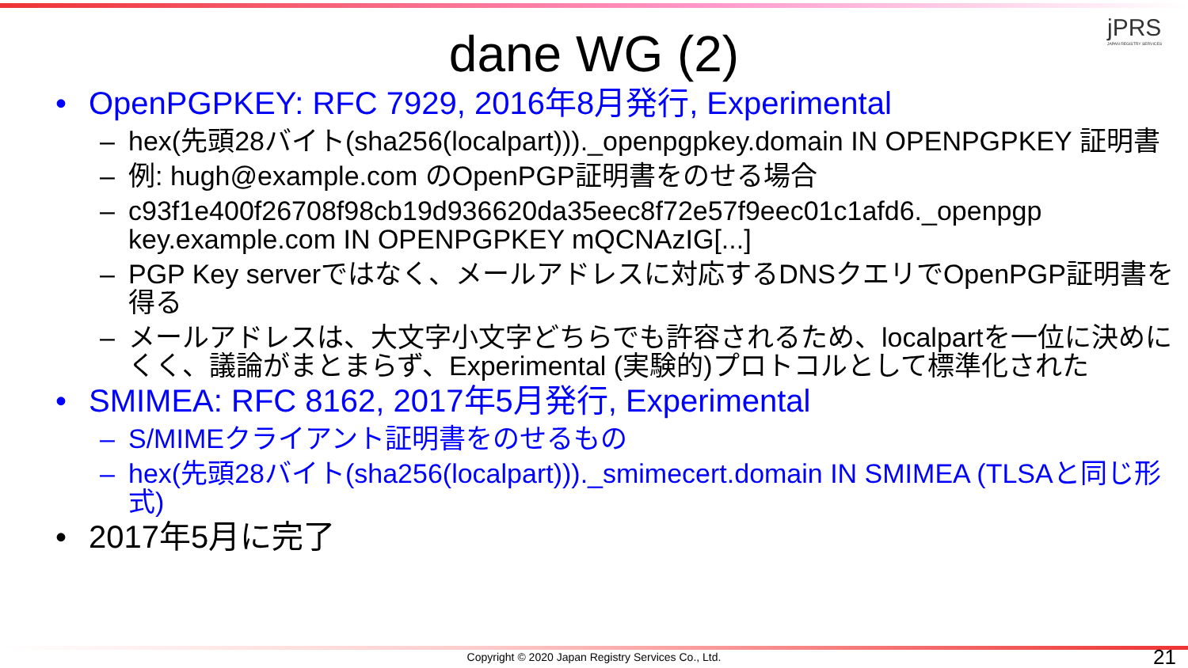jPRS
JAPAN REGISTRY SERVICES
dane WG (2)
• OpenPGPKEY: RFC 7929, 2016年8月発行, Experimental
– hex(先頭28バイト(sha256(localpart)))._openpgpkey.domain IN OPENPGPKEY 証明書
– 例: hugh@example.com のOpenPGP証明書をのせる場合
– c93f1e400f26708f98cb19d936620da35eec8f72e57f9eec01c1afd6._openpgp key.example.com IN OPENPGPKEY mQCNAzIG[...]
– PGP Key serverではなく、メールアドレスに対応するDNSクエリでOpenPGP証明書を得る
– メールアドレスは、大文字小文字どちらでも許容されるため、localpartを一位に決めにくく、議論がまとまらず、Experimental (実験的)プロトコルとして標準化された
• SMIMEA: RFC 8162, 2017年5月発行, Experimental
– S/MIMEクライアント証明書をのせるもの
– hex(先頭28バイト(sha256(localpart)))._smimecert.domain IN SMIMEA (TLSAと同じ形式)
• 2017年5月に完了
Copyright © 2020 Japan Registry Services Co., Ltd. 21